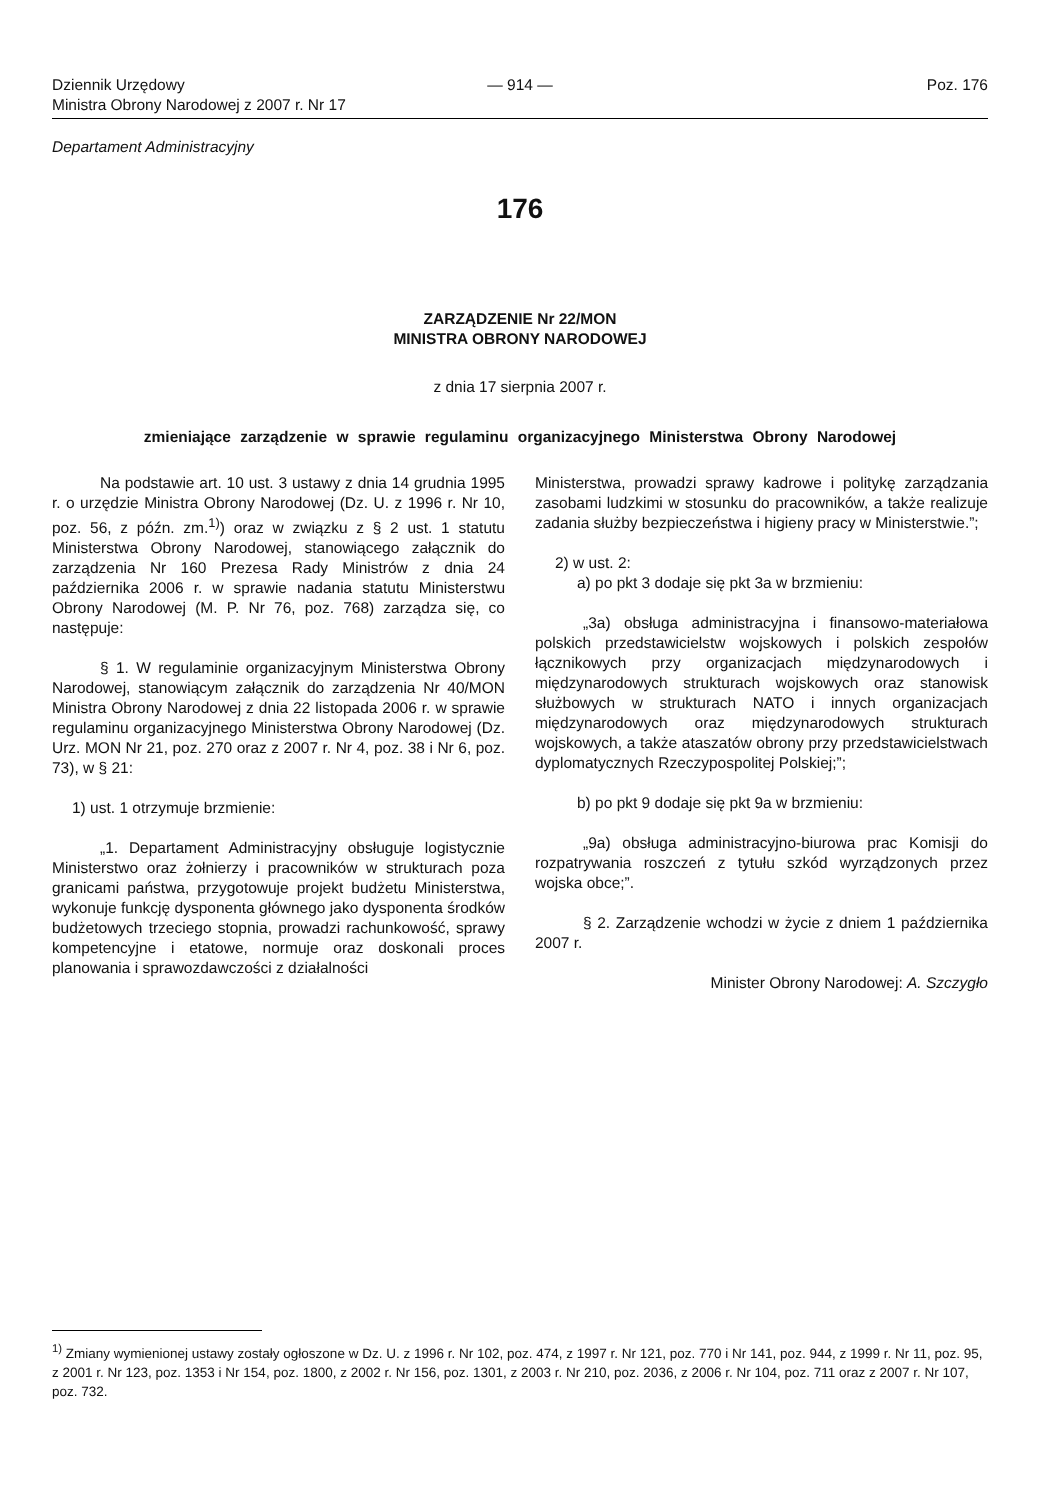Dziennik Urzędowy
Ministra Obrony Narodowej z 2007 r. Nr 17
— 914 — Poz. 176
Departament Administracyjny
176
ZARZĄDZENIE Nr 22/MON
MINISTRA OBRONY NARODOWEJ
z dnia 17 sierpnia 2007 r.
zmieniające zarządzenie w sprawie regulaminu organizacyjnego Ministerstwa Obrony Narodowej
Na podstawie art. 10 ust. 3 ustawy z dnia 14 grudnia 1995 r. o urzędzie Ministra Obrony Narodowej (Dz. U. z 1996 r. Nr 10, poz. 56, z późn. zm.<sup>1)</sup>) oraz w związku z § 2 ust. 1 statutu Ministerstwa Obrony Narodowej, stanowiącego załącznik do zarządzenia Nr 160 Prezesa Rady Ministrów z dnia 24 października 2006 r. w sprawie nadania statutu Ministerstwu Obrony Narodowej (M. P. Nr 76, poz. 768) zarządza się, co następuje:
§ 1. W regulaminie organizacyjnym Ministerstwa Obrony Narodowej, stanowiącym załącznik do zarządzenia Nr 40/MON Ministra Obrony Narodowej z dnia 22 listopada 2006 r. w sprawie regulaminu organizacyjnego Ministerstwa Obrony Narodowej (Dz. Urz. MON Nr 21, poz. 270 oraz z 2007 r. Nr 4, poz. 38 i Nr 6, poz. 73), w § 21:
1) ust. 1 otrzymuje brzmienie:
„1. Departament Administracyjny obsługuje logistycznie Ministerstwo oraz żołnierzy i pracowników w strukturach poza granicami państwa, przygotowuje projekt budżetu Ministerstwa, wykonuje funkcję dysponenta głównego jako dysponenta środków budżetowych trzeciego stopnia, prowadzi rachunkowość, sprawy kompetencyjne i etatowe, normuje oraz doskonali proces planowania i sprawozdawczości z działalności
Ministerstwa, prowadzi sprawy kadrowe i politykę zarządzania zasobami ludzkimi w stosunku do pracowników, a także realizuje zadania służby bezpieczeństwa i higieny pracy w Ministerstwie.”;
2) w ust. 2:
a) po pkt 3 dodaje się pkt 3a w brzmieniu:
„3a) obsługa administracyjna i finansowo-materiałowa polskich przedstawicielstw wojskowych i polskich zespołów łącznikowych przy organizacjach międzynarodowych i międzynarodowych strukturach wojskowych oraz stanowisk służbowych w strukturach NATO i innych organizacjach międzynarodowych oraz międzynarodowych strukturach wojskowych, a także ataszatów obrony przy przedstawicielstwach dyplomatycznych Rzeczypospolitej Polskiej;”;
b) po pkt 9 dodaje się pkt 9a w brzmieniu:
„9a) obsługa administracyjno-biurowa prac Komisji do rozpatrywania roszczeń z tytułu szkód wyrządzonych przez wojska obce;”.
§ 2. Zarządzenie wchodzi w życie z dniem 1 października 2007 r.
Minister Obrony Narodowej: A. Szczygło
<sup>1)</sup> Zmiany wymienionej ustawy zostały ogłoszone w Dz. U. z 1996 r. Nr 102, poz. 474, z 1997 r. Nr 121, poz. 770 i Nr 141, poz. 944, z 1999 r. Nr 11, poz. 95, z 2001 r. Nr 123, poz. 1353 i Nr 154, poz. 1800, z 2002 r. Nr 156, poz. 1301, z 2003 r. Nr 210, poz. 2036, z 2006 r. Nr 104, poz. 711 oraz z 2007 r. Nr 107, poz. 732.